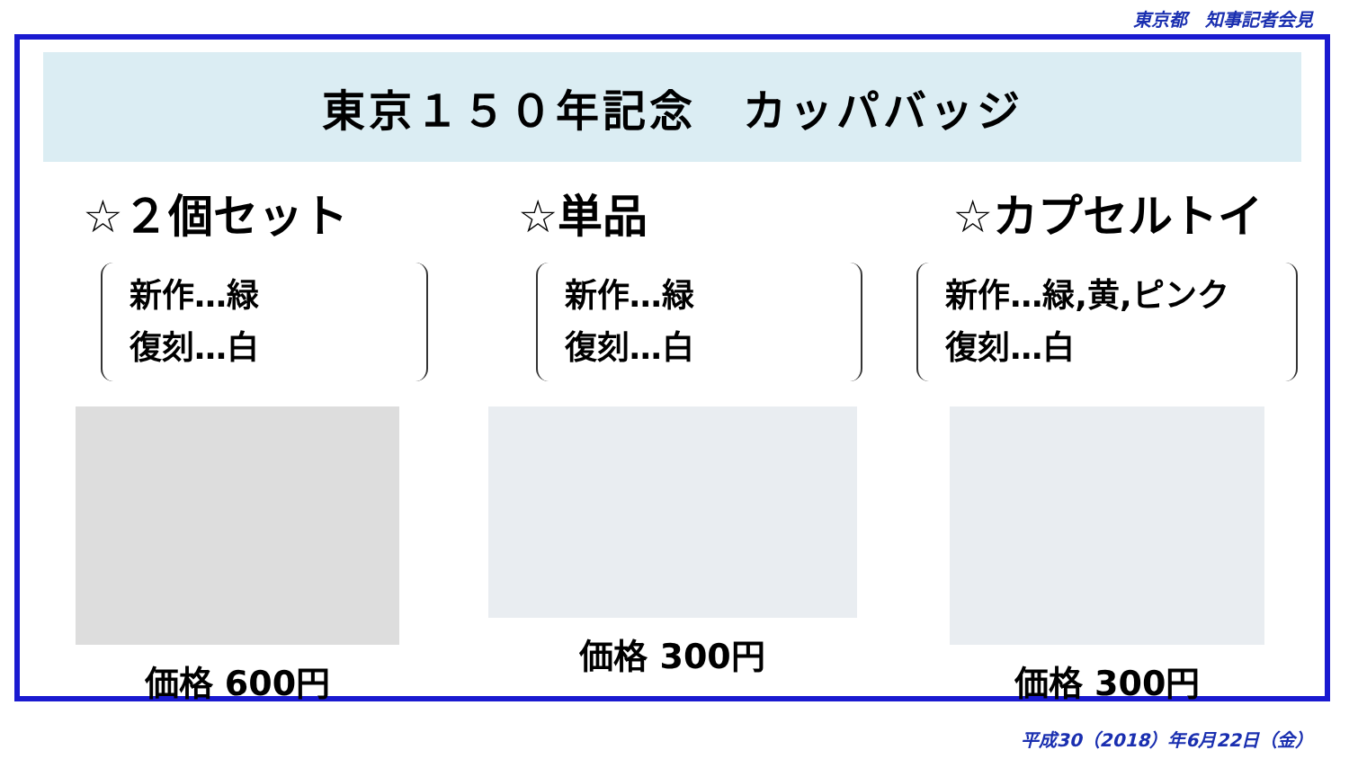東京都　知事記者会見
東京１５０年記念　カッパバッジ
☆２個セット
新作…緑
復刻…白
価格 600円
☆単品
新作…緑
復刻…白
価格 300円
☆カプセルトイ
新作…緑,黄,ピンク
復刻…白
価格 300円
平成30（2018）年6月22日（金）